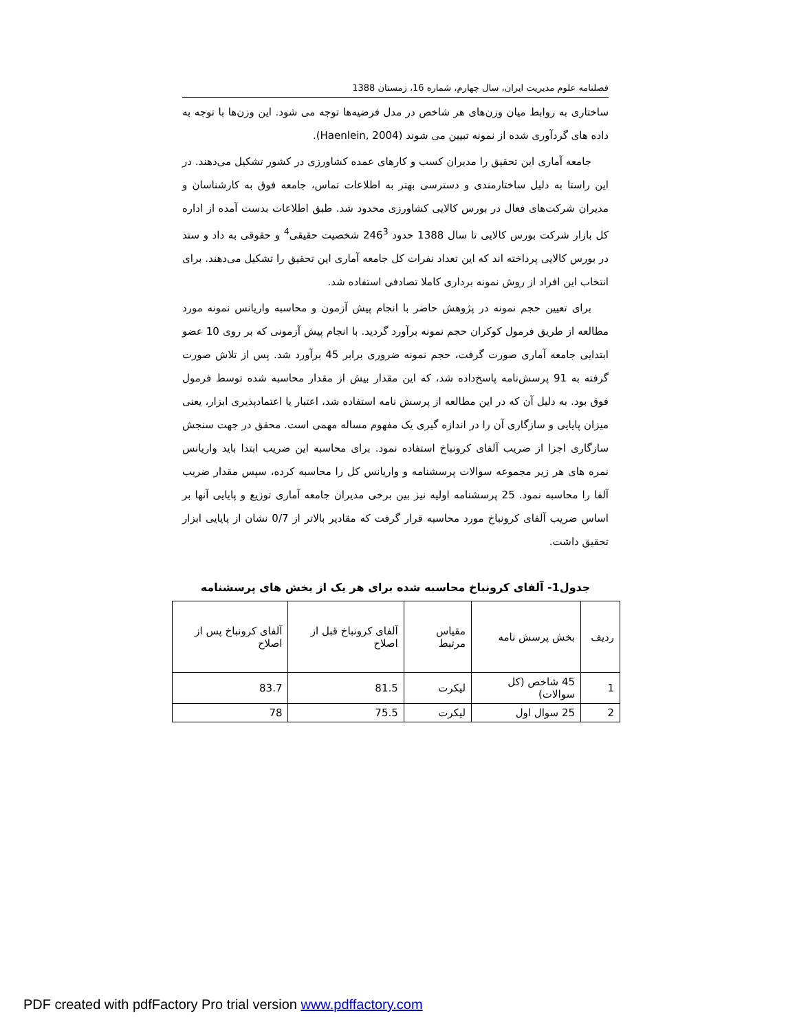فصلنامه علوم مدیریت ایران، سال چهارم، شماره 16، زمستان 1388
ساختاری به روابط میان وزن‌های هر شاخص در مدل فرضیه‌ها توجه می شود. این وزن‌ها با توجه به داده های گردآوری شده از نمونه تبیین می شوند (Haenlein, 2004).
جامعه آماری این تحقیق را مدیران کسب و کارهای عمده کشاورزی در کشور تشکیل می‌دهند. در این راستا به دلیل ساختارمندی و دسترسی بهتر به اطلاعات تماس، جامعه فوق به کارشناسان و مدیران شرکت‌های فعال در بورس کالایی کشاورزی محدود شد. طبق اطلاعات بدست آمده از اداره کل بازار شرکت بورس کالایی تا سال 1388 حدود 246<sup>3</sup> شخصیت حقیقی<sup>4</sup> و حقوقی به داد و ستد در بورس کالایی پرداخته اند که این تعداد نفرات کل جامعه آماری این تحقیق را تشکیل می‌دهند. برای انتخاب این افراد از روش نمونه برداری کاملا تصادفی استفاده شد.
برای تعیین حجم نمونه در پژوهش حاضر با انجام پیش آزمون و محاسبه واریانس نمونه مورد مطالعه از طریق فرمول کوکران حجم نمونه برآورد گردید. با انجام پیش آزمونی که بر روی 10 عضو ابتدایی جامعه آماری صورت گرفت، حجم نمونه ضروری برابر 45 برآورد شد. پس از تلاش صورت گرفته به 91 پرسش‌نامه پاسخ‌داده شد، که این مقدار بیش از مقدار محاسبه شده توسط فرمول فوق بود. به دلیل آن که در این مطالعه از پرسش نامه استفاده شد، اعتبار یا اعتمادپذیری ابزار، یعنی میزان پایایی و سازگاری آن را در اندازه گیری یک مفهوم مساله مهمی است. محقق در جهت سنجش سازگاری اجزا از ضریب آلفای کرونباخ استفاده نمود. برای محاسبه این ضریب ابتدا باید واریانس نمره های هر زیر مجموعه سوالات پرسشنامه و واریانس کل را محاسبه کرده، سپس مقدار ضریب آلفا را محاسبه نمود. 25 پرسشنامه اولیه نیز بین برخی مدیران جامعه آماری توزیع و پایایی آنها بر اساس ضریب آلفای کرونباخ مورد محاسبه قرار گرفت که مقادیر بالاتر از 0/7 نشان از پایایی ابزار تحقیق داشت.
جدول1- آلفای کرونباخ محاسبه شده برای هر یک از بخش های پرسشنامه
| ردیف | بخش پرسش نامه | مقیاس مرتبط | آلفای کرونباخ قبل از اصلاح | آلفای کرونباخ پس از اصلاح |
| --- | --- | --- | --- | --- |
| 1 | 45 شاخص (کل سوالات) | لیکرت | 81.5 | 83.7 |
| 2 | 25 سوال اول | لیکرت | 75.5 | 78 |
PDF created with pdfFactory Pro trial version www.pdffactory.com